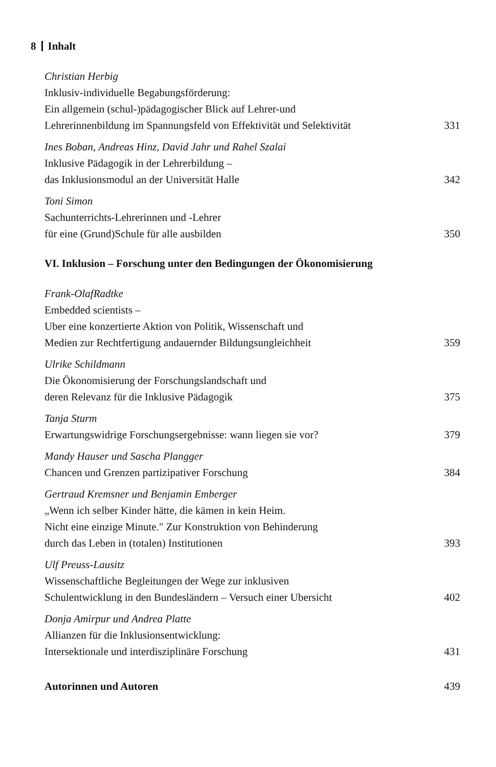8 Inhalt
Christian Herbig
Inklusiv-individuelle Begabungsförderung:
Ein allgemein (schul-)pädagogischer Blick auf Lehrer-und
Lehrerinnenbildung im Spannungsfeld von Effektivität und Selektivität 331
Ines Boban, Andreas Hinz, David Jahr und Rahel Szalai
Inklusive Pädagogik in der Lehrerbildung –
das Inklusionsmodul an der Universität Halle 342
Toni Simon
Sachunterrichts-Lehrerinnen und -Lehrer
für eine (Grund)Schule für alle ausbilden 350
VI. Inklusion – Forschung unter den Bedingungen der Ökonomisierung
Frank-OlafRadtke
Embedded scientists –
Uber eine konzertierte Aktion von Politik, Wissenschaft und
Medien zur Rechtfertigung andauernder Bildungsungleichheit 359
Ulrike Schildmann
Die Ökonomisierung der Forschungslandschaft und
deren Relevanz für die Inklusive Pädagogik 375
Tanja Sturm
Erwartungswidrige Forschungsergebnisse: wann liegen sie vor? 379
Mandy Hauser und Sascha Plangger
Chancen und Grenzen partizipativer Forschung 384
Gertraud Kremsner und Benjamin Emberger
„Wenn ich selber Kinder hätte, die kämen in kein Heim.
Nicht eine einzige Minute." Zur Konstruktion von Behinderung
durch das Leben in (totalen) Institutionen 393
Ulf Preuss-Lausitz
Wissenschaftliche Begleitungen der Wege zur inklusiven
Schulentwicklung in den Bundesländern – Versuch einer Ubersicht 402
Donja Amirpur und Andrea Platte
Allianzen für die Inklusionsentwicklung:
Intersektionale und interdisziplinäre Forschung 431
Autorinnen und Autoren 439